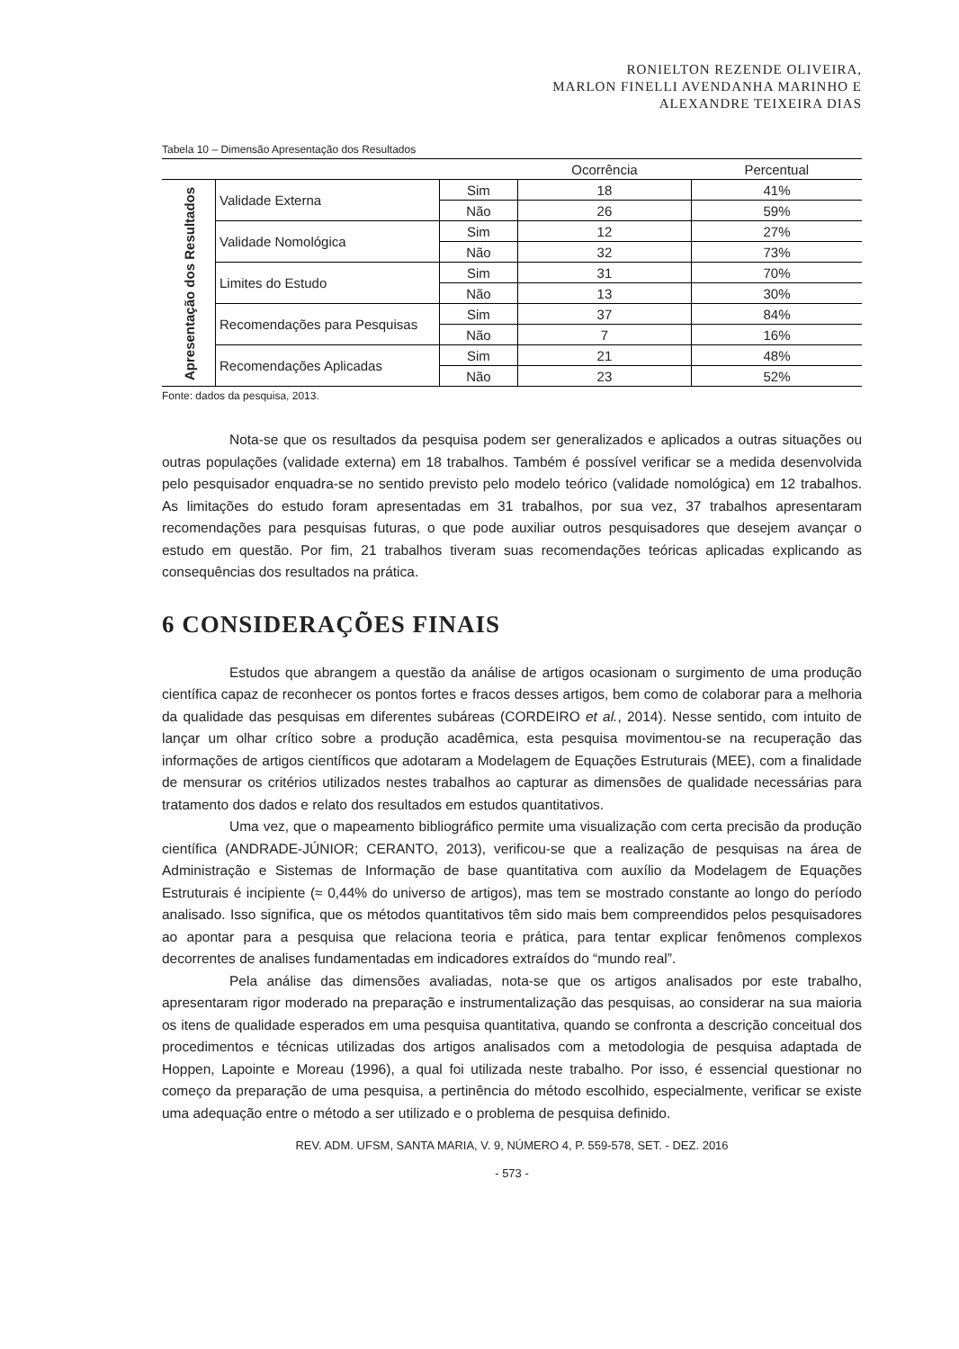RONIELTON REZENDE OLIVEIRA,
MARLON FINELLI AVENDANHA MARINHO E
ALEXANDRE TEIXEIRA DIAS
Tabela 10 – Dimensão Apresentação dos Resultados
| | | | Ocorrência | Percentual |
| --- | --- | --- | --- | --- |
| Apresentação dos Resultados | Validade Externa | Sim | 18 | 41% |
| | | Não | 26 | 59% |
| | Validade Nomológica | Sim | 12 | 27% |
| | | Não | 32 | 73% |
| | Limites do Estudo | Sim | 31 | 70% |
| | | Não | 13 | 30% |
| | Recomendações para Pesquisas | Sim | 37 | 84% |
| | | Não | 7 | 16% |
| | Recomendações Aplicadas | Sim | 21 | 48% |
| | | Não | 23 | 52% |
Fonte: dados da pesquisa, 2013.
Nota-se que os resultados da pesquisa podem ser generalizados e aplicados a outras situações ou outras populações (validade externa) em 18 trabalhos. Também é possível verificar se a medida desenvolvida pelo pesquisador enquadra-se no sentido previsto pelo modelo teórico (validade nomológica) em 12 trabalhos. As limitações do estudo foram apresentadas em 31 trabalhos, por sua vez, 37 trabalhos apresentaram recomendações para pesquisas futuras, o que pode auxiliar outros pesquisadores que desejem avançar o estudo em questão. Por fim, 21 trabalhos tiveram suas recomendações teóricas aplicadas explicando as consequências dos resultados na prática.
6 CONSIDERAÇÕES FINAIS
Estudos que abrangem a questão da análise de artigos ocasionam o surgimento de uma produção científica capaz de reconhecer os pontos fortes e fracos desses artigos, bem como de colaborar para a melhoria da qualidade das pesquisas em diferentes subáreas (CORDEIRO et al., 2014). Nesse sentido, com intuito de lançar um olhar crítico sobre a produção acadêmica, esta pesquisa movimentou-se na recuperação das informações de artigos científicos que adotaram a Modelagem de Equações Estruturais (MEE), com a finalidade de mensurar os critérios utilizados nestes trabalhos ao capturar as dimensões de qualidade necessárias para tratamento dos dados e relato dos resultados em estudos quantitativos.
Uma vez, que o mapeamento bibliográfico permite uma visualização com certa precisão da produção científica (ANDRADE-JÚNIOR; CERANTO, 2013), verificou-se que a realização de pesquisas na área de Administração e Sistemas de Informação de base quantitativa com auxílio da Modelagem de Equações Estruturais é incipiente (≈ 0,44% do universo de artigos), mas tem se mostrado constante ao longo do período analisado. Isso significa, que os métodos quantitativos têm sido mais bem compreendidos pelos pesquisadores ao apontar para a pesquisa que relaciona teoria e prática, para tentar explicar fenômenos complexos decorrentes de analises fundamentadas em indicadores extraídos do “mundo real”.
Pela análise das dimensões avaliadas, nota-se que os artigos analisados por este trabalho, apresentaram rigor moderado na preparação e instrumentalização das pesquisas, ao considerar na sua maioria os itens de qualidade esperados em uma pesquisa quantitativa, quando se confronta a descrição conceitual dos procedimentos e técnicas utilizadas dos artigos analisados com a metodologia de pesquisa adaptada de Hoppen, Lapointe e Moreau (1996), a qual foi utilizada neste trabalho. Por isso, é essencial questionar no começo da preparação de uma pesquisa, a pertinência do método escolhido, especialmente, verificar se existe uma adequação entre o método a ser utilizado e o problema de pesquisa definido.
REV. ADM. UFSM, SANTA MARIA, V. 9, NÚMERO 4, P. 559-578, SET. - DEZ. 2016
- 573 -